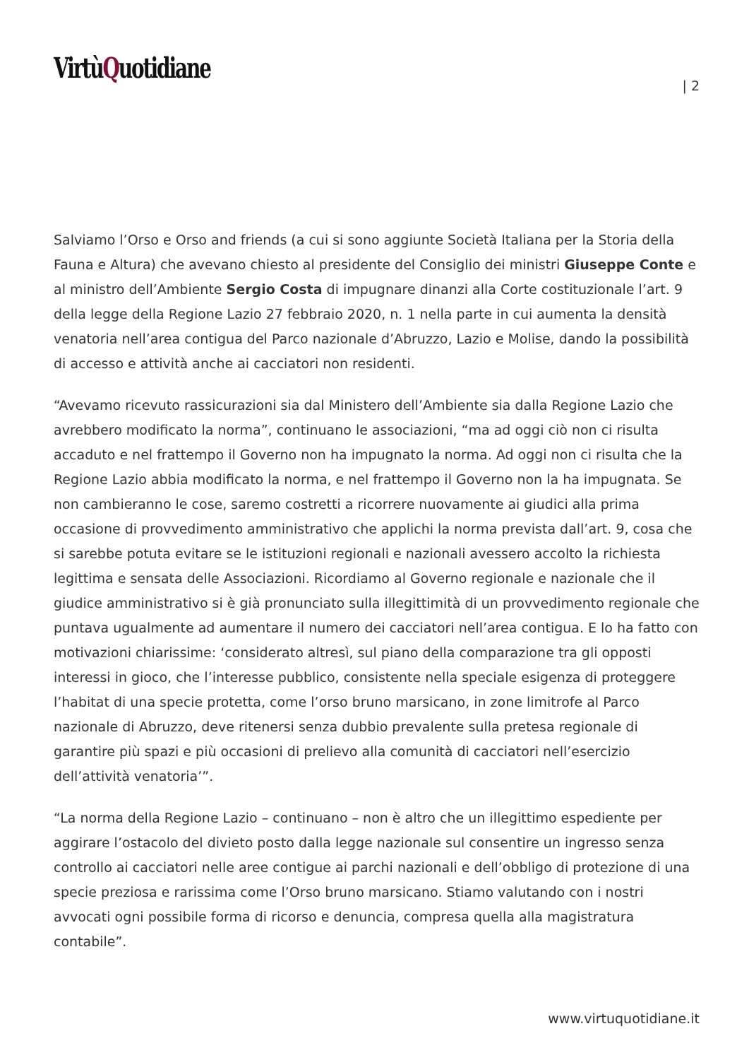VirtùQuotidiane
| 2
Salviamo l’Orso e Orso and friends (a cui si sono aggiunte Società Italiana per la Storia della Fauna e Altura) che avevano chiesto al presidente del Consiglio dei ministri Giuseppe Conte e al ministro dell’Ambiente Sergio Costa di impugnare dinanzi alla Corte costituzionale l’art. 9 della legge della Regione Lazio 27 febbraio 2020, n. 1 nella parte in cui aumenta la densità venatoria nell’area contigua del Parco nazionale d’Abruzzo, Lazio e Molise, dando la possibilità di accesso e attività anche ai cacciatori non residenti.
“Avevamo ricevuto rassicurazioni sia dal Ministero dell’Ambiente sia dalla Regione Lazio che avrebbero modificato la norma”, continuano le associazioni, “ma ad oggi ciò non ci risulta accaduto e nel frattempo il Governo non ha impugnato la norma. Ad oggi non ci risulta che la Regione Lazio abbia modificato la norma, e nel frattempo il Governo non la ha impugnata. Se non cambieranno le cose, saremo costretti a ricorrere nuovamente ai giudici alla prima occasione di provvedimento amministrativo che applichi la norma prevista dall’art. 9, cosa che si sarebbe potuta evitare se le istituzioni regionali e nazionali avessero accolto la richiesta legittima e sensata delle Associazioni. Ricordiamo al Governo regionale e nazionale che il giudice amministrativo si è già pronunciato sulla illegittimità di un provvedimento regionale che puntava ugualmente ad aumentare il numero dei cacciatori nell’area contigua. E lo ha fatto con motivazioni chiarissime: ‘considerato altresì, sul piano della comparazione tra gli opposti interessi in gioco, che l’interesse pubblico, consistente nella speciale esigenza di proteggere l’habitat di una specie protetta, come l’orso bruno marsicano, in zone limitrofe al Parco nazionale di Abruzzo, deve ritenersi senza dubbio prevalente sulla pretesa regionale di garantire più spazi e più occasioni di prelievo alla comunità di cacciatori nell’esercizio dell’attività venatoria’”.
“La norma della Regione Lazio – continuano – non è altro che un illegittimo espediente per aggirare l’ostacolo del divieto posto dalla legge nazionale sul consentire un ingresso senza controllo ai cacciatori nelle aree contigue ai parchi nazionali e dell’obbligo di protezione di una specie preziosa e rarissima come l’Orso bruno marsicano. Stiamo valutando con i nostri avvocati ogni possibile forma di ricorso e denuncia, compresa quella alla magistratura contabile”.
www.virtuquotidiane.it